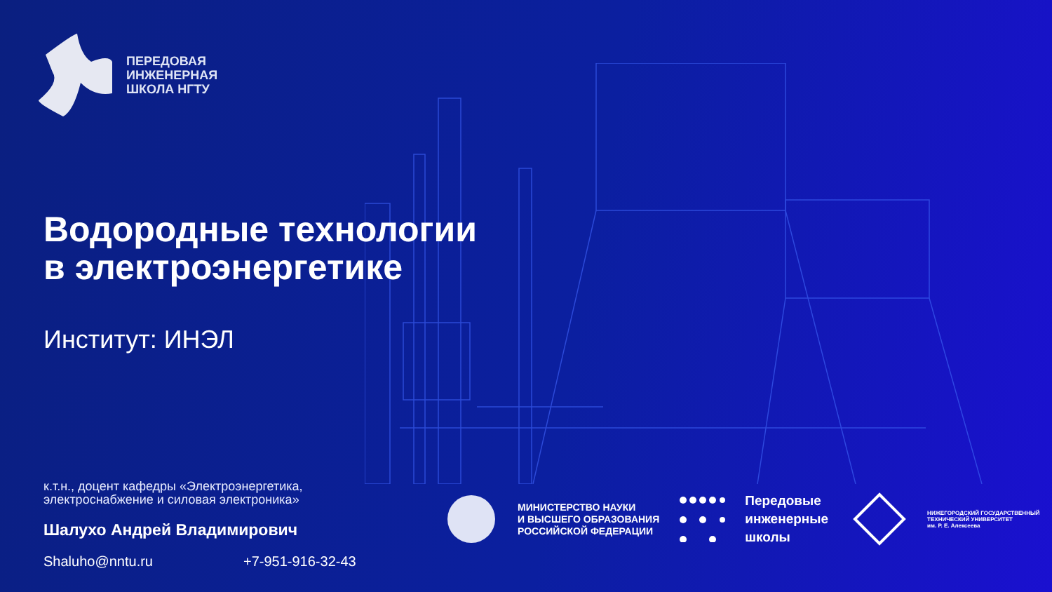ПЕРЕДОВАЯ
ИНЖЕНЕРНАЯ
ШКОЛА НГТУ
Водородные технологии
в электроэнергетике
Институт: ИНЭЛ
к.т.н., доцент кафедры «Электроэнергетика, электроснабжение и силовая электроника»
Шалухо Андрей Владимирович
Shaluho@nntu.ru +7-951-916-32-43
МИНИСТЕРСТВО НАУКИ
И ВЫСШЕГО ОБРАЗОВАНИЯ
РОССИЙСКОЙ ФЕДЕРАЦИИ
Передовые
инженерные
школы
НИЖЕГОРОДСКИЙ ГОСУДАРСТВЕННЫЙ
ТЕХНИЧЕСКИЙ УНИВЕРСИТЕТ
им. Р. Е. Алексеева